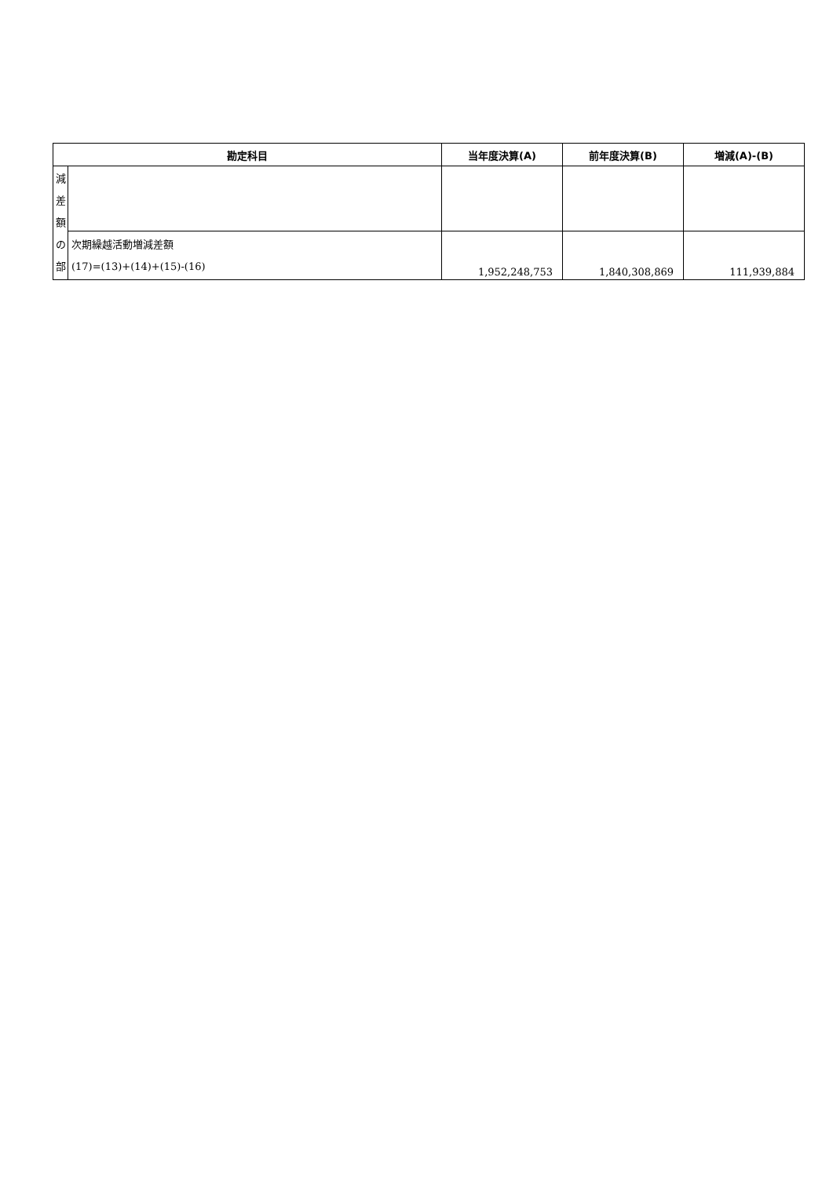| 勘定科目 | | 当年度決算(A) | 前年度決算(B) | 増減(A)-(B) |
| --- | --- | --- | --- | --- |
| 減 差 額 の 部 | | | | |
| | 次期繰越活動増減差額 (17)=(13)+(14)+(15)-(16) | 1,952,248,753 | 1,840,308,869 | 111,939,884 |